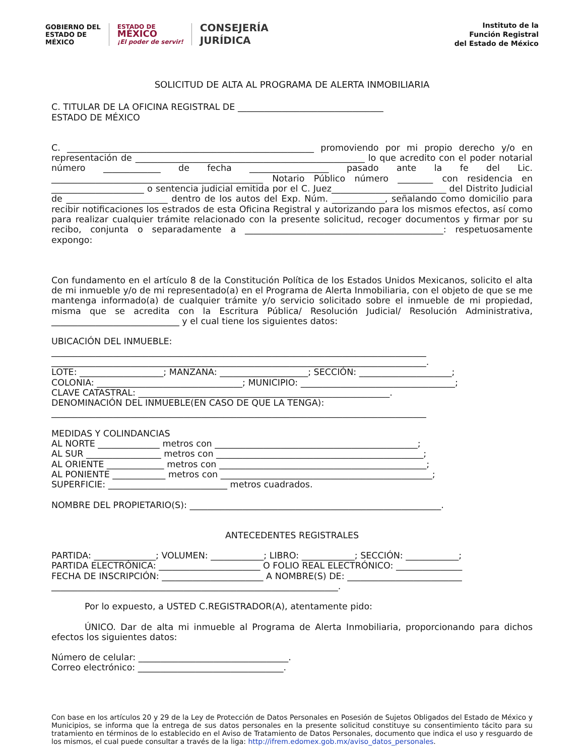GOBIERNO DEL
ESTADO DE
MÉXICO
ESTADO DE
MÉXICO
¡El poder de servir!
CONSEJERÍA
JURÍDICA
Instituto de la
Función Registral
del Estado de México
SOLICITUD DE ALTA AL PROGRAMA DE ALERTA INMOBILIARIA
C. TITULAR DE LA OFICINA REGISTRAL DE _________________________________
ESTADO DE MÉXICO
C. ________________________________________________________ promoviendo por mi propio derecho y/o en representación de ____________________________________________________ lo que acredito con el poder notarial número _____________ de fecha __________________ pasado ante la fe del Lic. ________________________________________________ Notario Público número ________ con residencia en _____________________ o sentencia judicial emitida por el C. Juez__________________________ del Distrito Judicial de _______________________ dentro de los autos del Exp. Núm. ____________, señalando como domicilio para recibir notificaciones los estrados de esta Oficina Registral y autorizando para los mismos efectos, así como para realizar cualquier trámite relacionado con la presente solicitud, recoger documentos y firmar por su recibo, conjunta o separadamente a _____________________________________________: respetuosamente expongo:
Con fundamento en el artículo 8 de la Constitución Política de los Estados Unidos Mexicanos, solicito el alta de mi inmueble y/o de mi representado(a) en el Programa de Alerta Inmobiliaria, con el objeto de que se me mantenga informado(a) de cualquier trámite y/o servicio solicitado sobre el inmueble de mi propiedad, misma que se acredita con la Escritura Pública/ Resolución Judicial/ Resolución Administrativa, _____________________________ y el cual tiene los siguientes datos:
UBICACIÓN DEL INMUEBLE:
_____________________________________________________________________________________
_____________________________________________________________________________________.
LOTE: ___________________; MANZANA: ____________________; SECCIÓN: _____________________;
COLONIA: _________________________________; MUNICIPIO: ___________________________________;
CLAVE CATASTRAL: _________________________________________________________.
DENOMINACIÓN DEL INMUEBLE(EN CASO DE QUE LA TENGA):
_____________________________________________________________________________________
MEDIDAS Y COLINDANCIAS
AL NORTE ______________ metros con ______________________________________________;
AL SUR _________________ metros con _______________________________________________;
AL ORIENTE _____________ metros con _______________________________________________;
AL PONIENTE ____________ metros con ________________________________________________;
SUPERFICIE: ___________________________ metros cuadrados.
NOMBRE DEL PROPIETARIO(S): _________________________________________________________.
ANTECEDENTES REGISTRALES
PARTIDA: ______________; VOLUMEN: ____________; LIBRO: ____________; SECCIÓN: ____________;
PARTIDA ELECTRÓNICA: _______________________ O FOLIO REAL ELECTRÓNICO: _______________
FECHA DE INSCRIPCIÓN: _______________________ A NOMBRE(S) DE: __________________________
_________________________________________________________________.
Por lo expuesto, a USTED C.REGISTRADOR(A), atentamente pido:
ÚNICO. Dar de alta mi inmueble al Programa de Alerta Inmobiliaria, proporcionando para dichos efectos los siguientes datos:
Número de celular: __________________________________.
Correo electrónico: _________________________________.
Con base en los artículos 20 y 29 de la Ley de Protección de Datos Personales en Posesión de Sujetos Obligados del Estado de México y Municipios, se informa que la entrega de sus datos personales en la presente solicitud constituye su consentimiento tácito para su tratamiento en términos de lo establecido en el Aviso de Tratamiento de Datos Personales, documento que indica el uso y resguardo de los mismos, el cual puede consultar a través de la liga: http://ifrem.edomex.gob.mx/aviso_datos_personales.